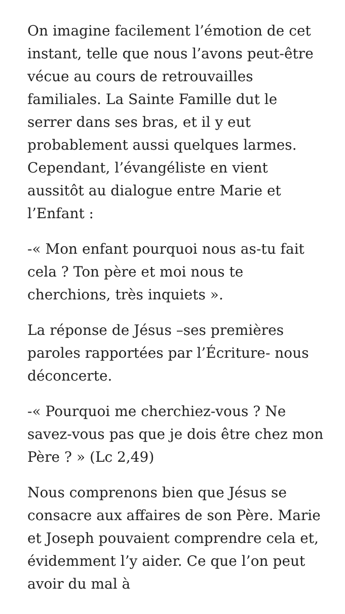On imagine facilement l’émotion de cet instant, telle que nous l’avons peut-être vécue au cours de retrouvailles familiales. La Sainte Famille dut le serrer dans ses bras, et il y eut probablement aussi quelques larmes. Cependant, l’évangéliste en vient aussitôt au dialogue entre Marie et l’Enfant :
-« Mon enfant pourquoi nous as-tu fait cela ? Ton père et moi nous te cherchions, très inquiets ».
La réponse de Jésus –ses premières paroles rapportées par l’Écriture- nous déconcerte.
-« Pourquoi me cherchiez-vous ? Ne savez-vous pas que je dois être chez mon Père ? » (Lc 2,49)
Nous comprenons bien que Jésus se consacre aux affaires de son Père. Marie et Joseph pouvaient comprendre cela et, évidemment l’y aider. Ce que l’on peut avoir du mal à